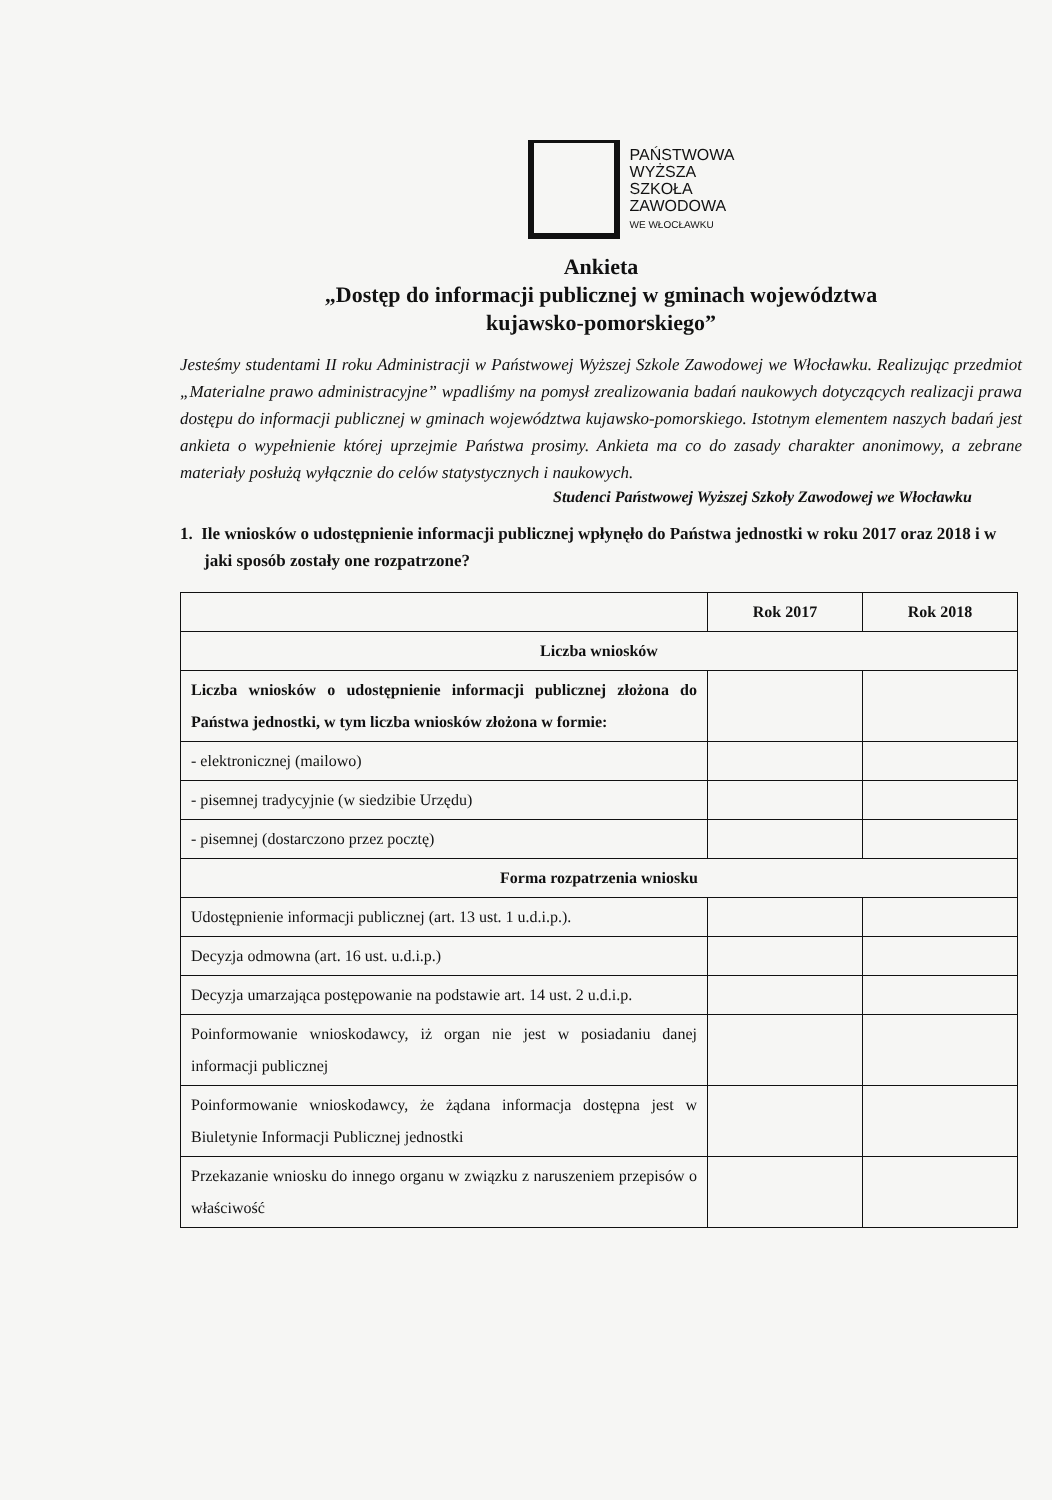PAŃSTWOWA
WYŻSZA
SZKOŁA
ZAWODOWA
WE WŁOCŁAWKU
Ankieta
„Dostęp do informacji publicznej w gminach województwa
kujawsko-pomorskiego”
Jesteśmy studentami II roku Administracji w Państwowej Wyższej Szkole Zawodowej we Włocławku. Realizując przedmiot „Materialne prawo administracyjne” wpadliśmy na pomysł zrealizowania badań naukowych dotyczących realizacji prawa dostępu do informacji publicznej w gminach województwa kujawsko-pomorskiego. Istotnym elementem naszych badań jest ankieta o wypełnienie której uprzejmie Państwa prosimy. Ankieta ma co do zasady charakter anonimowy, a zebrane materiały posłużą wyłącznie do celów statystycznych i naukowych.
Studenci Państwowej Wyższej Szkoły Zawodowej we Włocławku
1. Ile wniosków o udostępnienie informacji publicznej wpłynęło do Państwa jednostki w roku 2017 oraz 2018 i w jaki sposób zostały one rozpatrzone?
| | Rok 2017 | Rok 2018 |
| --- | --- | --- |
| Liczba wniosków | | |
| Liczba wniosków o udostępnienie informacji publicznej złożona do Państwa jednostki, w tym liczba wniosków złożona w formie: | | |
| - elektronicznej (mailowo) | | |
| - pisemnej tradycyjnie (w siedzibie Urzędu) | | |
| - pisemnej (dostarczono przez pocztę) | | |
| Forma rozpatrzenia wniosku | | |
| Udostępnienie informacji publicznej (art. 13 ust. 1 u.d.i.p.). | | |
| Decyzja odmowna (art. 16 ust. u.d.i.p.) | | |
| Decyzja umarzająca postępowanie na podstawie art. 14 ust. 2 u.d.i.p. | | |
| Poinformowanie wnioskodawcy, iż organ nie jest w posiadaniu danej informacji publicznej | | |
| Poinformowanie wnioskodawcy, że żądana informacja dostępna jest w Biuletynie Informacji Publicznej jednostki | | |
| Przekazanie wniosku do innego organu w związku z naruszeniem przepisów o właściwość | | |